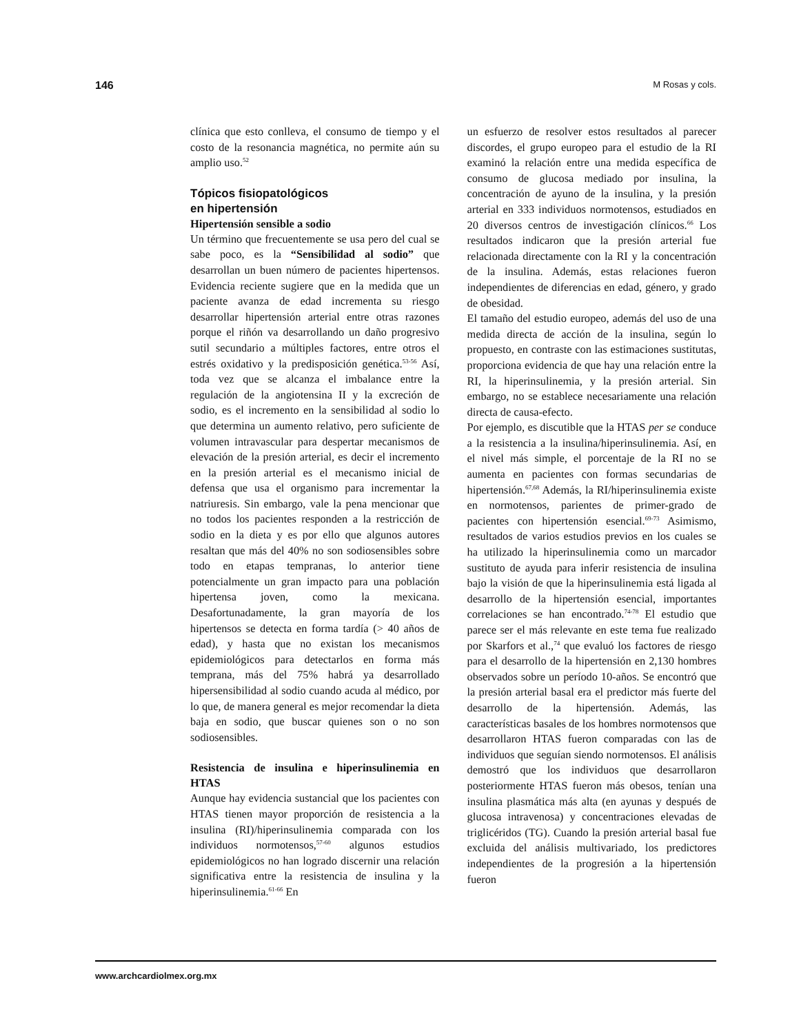146 M Rosas y cols.
clínica que esto conlleva, el consumo de tiempo y el costo de la resonancia magnética, no permite aún su amplio uso.<sup>52</sup>
Tópicos fisiopatológicos
en hipertensión
Hipertensión sensible a sodio
Un término que frecuentemente se usa pero del cual se sabe poco, es la “Sensibilidad al sodio” que desarrollan un buen número de pacientes hipertensos. Evidencia reciente sugiere que en la medida que un paciente avanza de edad incrementa su riesgo desarrollar hipertensión arterial entre otras razones porque el riñón va desarrollando un daño progresivo sutil secundario a múltiples factores, entre otros el estrés oxidativo y la predisposición genética.<sup>53-56</sup> Así, toda vez que se alcanza el imbalance entre la regulación de la angiotensina II y la excreción de sodio, es el incremento en la sensibilidad al sodio lo que determina un aumento relativo, pero suficiente de volumen intravascular para despertar mecanismos de elevación de la presión arterial, es decir el incremento en la presión arterial es el mecanismo inicial de defensa que usa el organismo para incrementar la natriuresis. Sin embargo, vale la pena mencionar que no todos los pacientes responden a la restricción de sodio en la dieta y es por ello que algunos autores resaltan que más del 40% no son sodiosensibles sobre todo en etapas tempranas, lo anterior tiene potencialmente un gran impacto para una población hipertensa joven, como la mexicana. Desafortunadamente, la gran mayoría de los hipertensos se detecta en forma tardía (> 40 años de edad), y hasta que no existan los mecanismos epidemiológicos para detectarlos en forma más temprana, más del 75% habrá ya desarrollado hipersensibilidad al sodio cuando acuda al médico, por lo que, de manera general es mejor recomendar la dieta baja en sodio, que buscar quienes son o no son sodiosensibles.
Resistencia de insulina e hiperinsulinemia en HTAS
Aunque hay evidencia sustancial que los pacientes con HTAS tienen mayor proporción de resistencia a la insulina (RI)/hiperinsulinemia comparada con los individuos normotensos,<sup>57-60</sup> algunos estudios epidemiológicos no han logrado discernir una relación significativa entre la resistencia de insulina y la hiperinsulinemia.<sup>61-66</sup> En
un esfuerzo de resolver estos resultados al parecer discordes, el grupo europeo para el estudio de la RI examinó la relación entre una medida específica de consumo de glucosa mediado por insulina, la concentración de ayuno de la insulina, y la presión arterial en 333 individuos normotensos, estudiados en 20 diversos centros de investigación clínicos.<sup>66</sup> Los resultados indicaron que la presión arterial fue relacionada directamente con la RI y la concentración de la insulina. Además, estas relaciones fueron independientes de diferencias en edad, género, y grado de obesidad.
El tamaño del estudio europeo, además del uso de una medida directa de acción de la insulina, según lo propuesto, en contraste con las estimaciones sustitutas, proporciona evidencia de que hay una relación entre la RI, la hiperinsulinemia, y la presión arterial. Sin embargo, no se establece necesariamente una relación directa de causa-efecto.
Por ejemplo, es discutible que la HTAS per se conduce a la resistencia a la insulina/hiperinsulinemia. Así, en el nivel más simple, el porcentaje de la RI no se aumenta en pacientes con formas secundarias de hipertensión.<sup>67,68</sup> Además, la RI/hiperinsulinemia existe en normotensos, parientes de primer-grado de pacientes con hipertensión esencial.<sup>69-73</sup> Asimismo, resultados de varios estudios previos en los cuales se ha utilizado la hiperinsulinemia como un marcador sustituto de ayuda para inferir resistencia de insulina bajo la visión de que la hiperinsulinemia está ligada al desarrollo de la hipertensión esencial, importantes correlaciones se han encontrado.<sup>74-78</sup> El estudio que parece ser el más relevante en este tema fue realizado por Skarfors et al.,<sup>74</sup> que evaluó los factores de riesgo para el desarrollo de la hipertensión en 2,130 hombres observados sobre un período 10-años. Se encontró que la presión arterial basal era el predictor más fuerte del desarrollo de la hipertensión. Además, las características basales de los hombres normotensos que desarrollaron HTAS fueron comparadas con las de individuos que seguían siendo normotensos. El análisis demostró que los individuos que desarrollaron posteriormente HTAS fueron más obesos, tenían una insulina plasmática más alta (en ayunas y después de glucosa intravenosa) y concentraciones elevadas de triglicéridos (TG). Cuando la presión arterial basal fue excluida del análisis multivariado, los predictores independientes de la progresión a la hipertensión fueron
www.archcardiolmex.org.mx